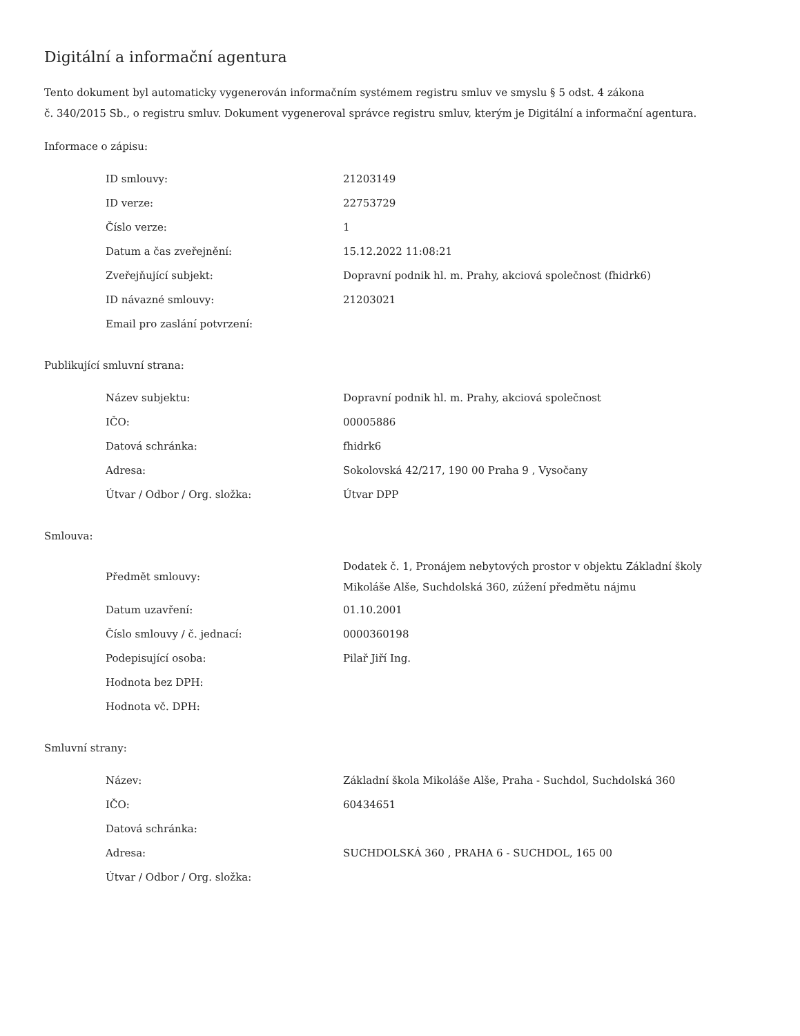Digitální a informační agentura
Tento dokument byl automaticky vygenerován informačním systémem registru smluv ve smyslu § 5 odst. 4 zákona
č. 340/2015 Sb., o registru smluv. Dokument vygeneroval správce registru smluv, kterým je Digitální a informační agentura.
Informace o zápisu:
| ID smlouvy: | 21203149 |
| ID verze: | 22753729 |
| Číslo verze: | 1 |
| Datum a čas zveřejnění: | 15.12.2022 11:08:21 |
| Zveřejňující subjekt: | Dopravní podnik hl. m. Prahy, akciová společnost (fhidrk6) |
| ID návazné smlouvy: | 21203021 |
| Email pro zaslání potvrzení: | |
Publikující smluvní strana:
| Název subjektu: | Dopravní podnik hl. m. Prahy, akciová společnost |
| IČO: | 00005886 |
| Datová schránka: | fhidrk6 |
| Adresa: | Sokolovská 42/217, 190 00 Praha 9 , Vysočany |
| Útvar / Odbor / Org. složka: | Útvar DPP |
Smlouva:
| Předmět smlouvy: | Dodatek č. 1, Pronájem nebytových prostor v objektu Základní školy Mikoláše Alše, Suchdolská 360, zúžení předmětu nájmu |
| Datum uzavření: | 01.10.2001 |
| Číslo smlouvy / č. jednací: | 0000360198 |
| Podepisující osoba: | Pilař Jiří Ing. |
| Hodnota bez DPH: | |
| Hodnota vč. DPH: | |
Smluvní strany:
| Název: | Základní škola Mikoláše Alše, Praha - Suchdol, Suchdolská 360 |
| IČO: | 60434651 |
| Datová schránka: | |
| Adresa: | SUCHDOLSKÁ 360 , PRAHA 6 - SUCHDOL, 165 00 |
| Útvar / Odbor / Org. složka: | |